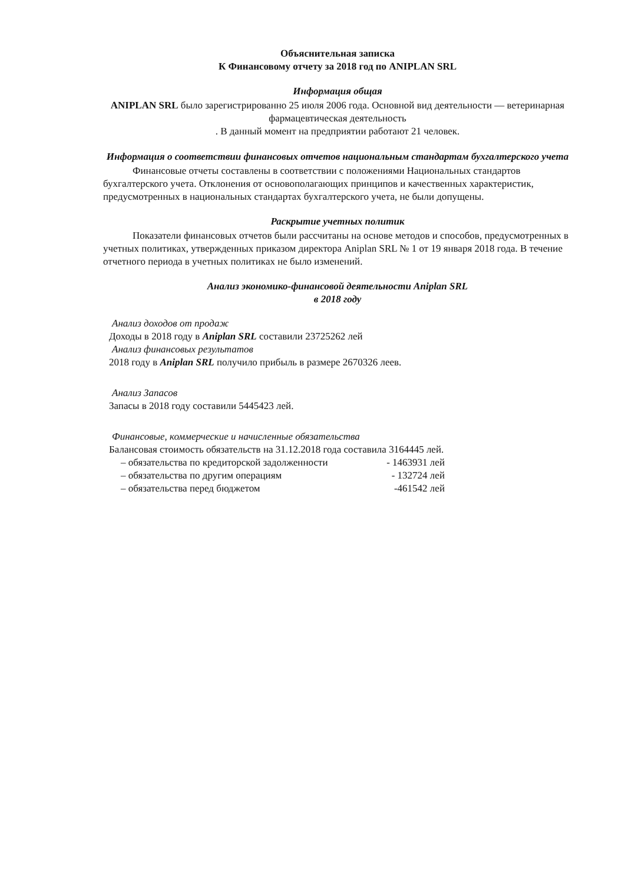Объяснительная записка
К Финансовому отчету за 2018 год по ANIPLAN SRL
Информация общая
ANIPLAN SRL было зарегистрированно 25 июля 2006 года. Основной вид деятельности — ветеринарная фармацевтическая деятельность
. В данный момент на предприятии работают 21 человек.
Информация о соответствии финансовых отчетов национальным стандартам бухгалтерского учета
Финансовые отчеты составлены в соответствии с положениями Национальных стандартов бухгалтерского учета. Отклонения от основополагающих принципов и качественных характеристик, предусмотренных в национальных стандартах бухгалтерского учета, не были допущены.
Раскрытие учетных политик
Показатели финансовых отчетов были рассчитаны на основе методов и способов, предусмотренных в учетных политиках, утвержденных приказом директора Aniplan SRL № 1 от 19 января 2018 года. В течение отчетного периода в учетных политиках не было изменений.
Анализ экономико-финансовой деятельности Aniplan SRL
в 2018 году
Анализ доходов от продаж
Доходы в 2018 году в Aniplan SRL составили 23725262 лей
Анализ финансовых результатов
2018 году в Aniplan SRL получило прибыль в размере 2670326 леев.
Анализ Запасов
Запасы в 2018 году составили 5445423 лей.
Финансовые, коммерческие и начисленные обязательства
Балансовая стоимость обязательств на 31.12.2018 года составила 3164445 лей.
– обязательства по кредиторской задолженности - 1463931 лей
– обязательства по другим операциям - 132724 лей
– обязательства перед бюджетом -461542 лей